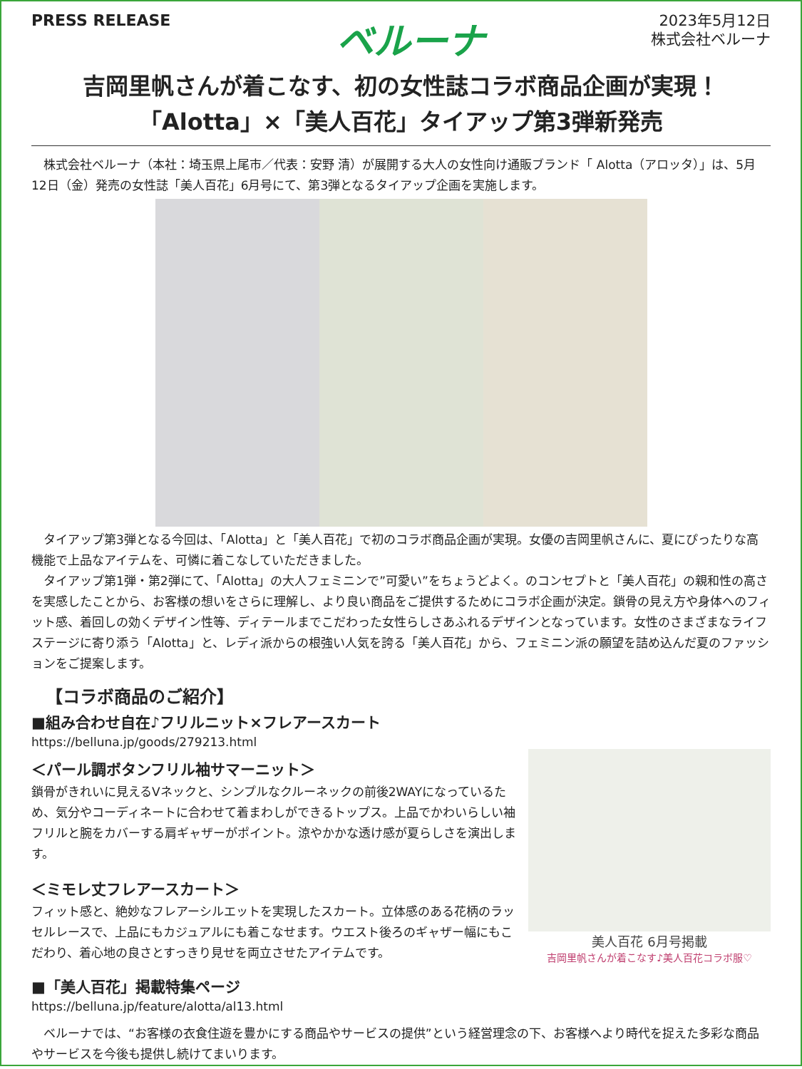PRESS RELEASE
ベルーナ
2023年5月12日
株式会社ベルーナ
吉岡里帆さんが着こなす、初の女性誌コラボ商品企画が実現！
「Alotta」×「美人百花」タイアップ第3弾新発売
株式会社ベルーナ（本社：埼玉県上尾市／代表：安野 清）が展開する大人の女性向け通販ブランド「 Alotta（アロッタ）」は、5月12日（金）発売の女性誌「美人百花」6月号にて、第3弾となるタイアップ企画を実施します。
タイアップ第3弾となる今回は、「Alotta」と「美人百花」で初のコラボ商品企画が実現。女優の吉岡里帆さんに、夏にぴったりな高機能で上品なアイテムを、可憐に着こなしていただきました。
タイアップ第1弾・第2弾にて、「Alotta」の大人フェミニンで”可愛い”をちょうどよく。のコンセプトと「美人百花」の親和性の高さを実感したことから、お客様の想いをさらに理解し、より良い商品をご提供するためにコラボ企画が決定。鎖骨の見え方や身体へのフィット感、着回しの効くデザイン性等、ディテールまでこだわった女性らしさあふれるデザインとなっています。女性のさまざまなライフステージに寄り添う「Alotta」と、レディ派からの根強い人気を誇る「美人百花」から、フェミニン派の願望を詰め込んだ夏のファッションをご提案します。
【コラボ商品のご紹介】
■組み合わせ自在♪フリルニット×フレアースカート
https://belluna.jp/goods/279213.html
＜パール調ボタンフリル袖サマーニット＞
鎖骨がきれいに見えるVネックと、シンプルなクルーネックの前後2WAYになっているため、気分やコーディネートに合わせて着まわしができるトップス。上品でかわいらしい袖フリルと腕をカバーする肩ギャザーがポイント。涼やかかな透け感が夏らしさを演出します。
＜ミモレ丈フレアースカート＞
フィット感と、絶妙なフレアーシルエットを実現したスカート。立体感のある花柄のラッセルレースで、上品にもカジュアルにも着こなせます。ウエスト後ろのギャザー幅にもこだわり、着心地の良さとすっきり見せを両立させたアイテムです。
■「美人百花」掲載特集ページ
https://belluna.jp/feature/alotta/al13.html
美人百花 6月号掲載
吉岡里帆さんが着こなす♪美人百花コラボ服♡
ベルーナでは、“お客様の衣食住遊を豊かにする商品やサービスの提供”という経営理念の下、お客様へより時代を捉えた多彩な商品やサービスを今後も提供し続けてまいります。